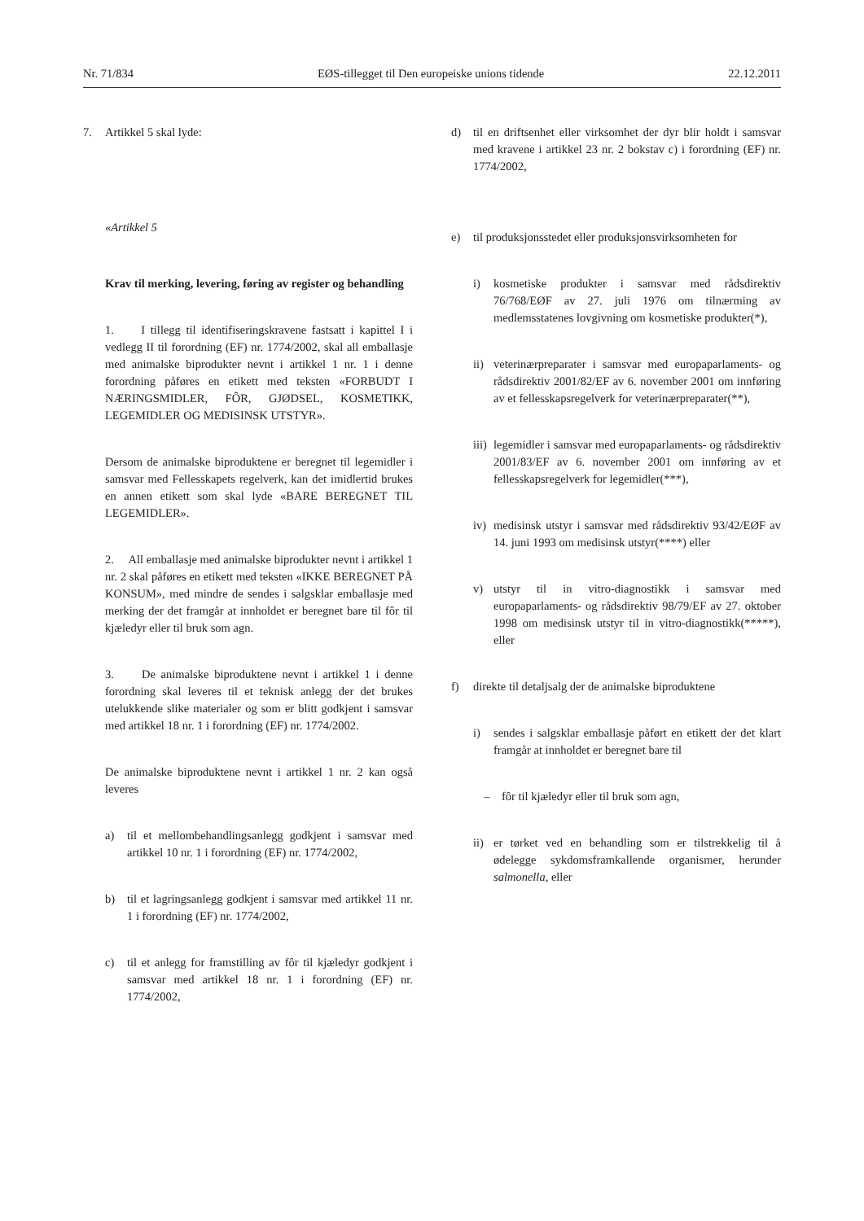Nr. 71/834 EØS-tillegget til Den europeiske unions tidende 22.12.2011
7. Artikkel 5 skal lyde:
«Artikkel 5
Krav til merking, levering, føring av register og behandling
1. I tillegg til identifiseringskravene fastsatt i kapittel I i vedlegg II til forordning (EF) nr. 1774/2002, skal all emballasje med animalske biprodukter nevnt i artikkel 1 nr. 1 i denne forordning påføres en etikett med teksten «FORBUDT I NÆRINGSMIDLER, FÔR, GJØDSEL, KOSMETIKK, LEGEMIDLER OG MEDISINSK UTSTYR».
Dersom de animalske biproduktene er beregnet til legemidler i samsvar med Fellesskapets regelverk, kan det imidlertid brukes en annen etikett som skal lyde «BARE BEREGNET TIL LEGEMIDLER».
2. All emballasje med animalske biprodukter nevnt i artikkel 1 nr. 2 skal påføres en etikett med teksten «IKKE BEREGNET PÅ KONSUM», med mindre de sendes i salgsklar emballasje med merking der det framgår at innholdet er beregnet bare til fôr til kjæledyr eller til bruk som agn.
3. De animalske biproduktene nevnt i artikkel 1 i denne forordning skal leveres til et teknisk anlegg der det brukes utelukkende slike materialer og som er blitt godkjent i samsvar med artikkel 18 nr. 1 i forordning (EF) nr. 1774/2002.
De animalske biproduktene nevnt i artikkel 1 nr. 2 kan også leveres
a) til et mellombehandlingsanlegg godkjent i samsvar med artikkel 10 nr. 1 i forordning (EF) nr. 1774/2002,
b) til et lagringsanlegg godkjent i samsvar med artikkel 11 nr. 1 i forordning (EF) nr. 1774/2002,
c) til et anlegg for framstilling av fôr til kjæledyr godkjent i samsvar med artikkel 18 nr. 1 i forordning (EF) nr. 1774/2002,
d) til en driftsenhet eller virksomhet der dyr blir holdt i samsvar med kravene i artikkel 23 nr. 2 bokstav c) i forordning (EF) nr. 1774/2002,
e) til produksjonsstedet eller produksjonsvirksomheten for
i) kosmetiske produkter i samsvar med rådsdirektiv 76/768/EØF av 27. juli 1976 om tilnærming av medlemsstatenes lovgivning om kosmetiske produkter(*),
ii) veterinærpreparater i samsvar med europaparlaments- og rådsdirektiv 2001/82/EF av 6. november 2001 om innføring av et fellesskapsregelverk for veterinærpreparater(**),
iii) legemidler i samsvar med europaparlaments- og rådsdirektiv 2001/83/EF av 6. november 2001 om innføring av et fellesskapsregelverk for legemidler(***),
iv) medisinsk utstyr i samsvar med rådsdirektiv 93/42/EØF av 14. juni 1993 om medisinsk utstyr(****) eller
v) utstyr til in vitro-diagnostikk i samsvar med europaparlaments- og rådsdirektiv 98/79/EF av 27. oktober 1998 om medisinsk utstyr til in vitro-diagnostikk(*****), eller
f) direkte til detaljsalg der de animalske biproduktene
i) sendes i salgsklar emballasje påført en etikett der det klart framgår at innholdet er beregnet bare til
– fôr til kjæledyr eller til bruk som agn,
ii) er tørket ved en behandling som er tilstrekkelig til å ødelegge sykdomsframkallende organismer, herunder salmonella, eller